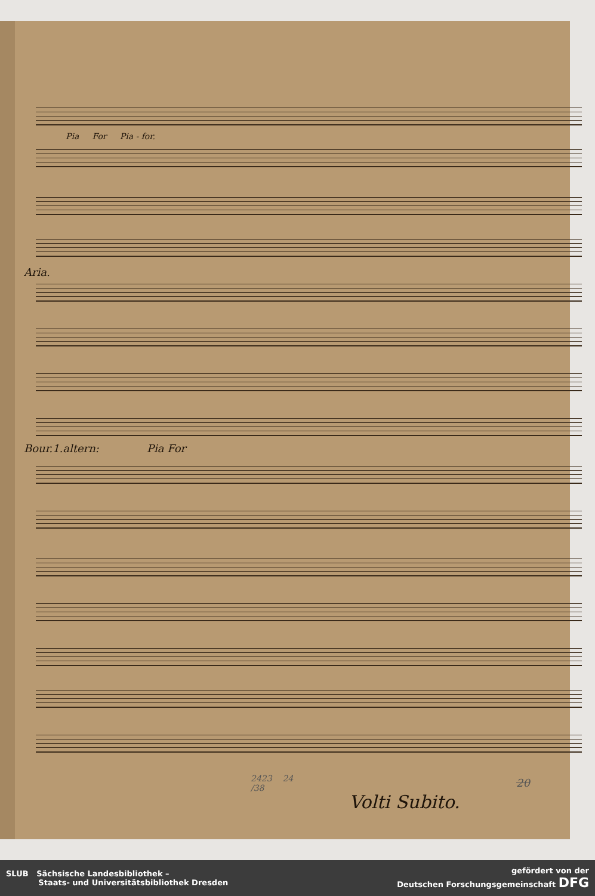Pia For Pia - for.
Aria.
Bour.1.altern: Pia For
2423 24
/38
Volti Subito.
20
SLUB Sächsische Landesbibliothek –
Staats- und Universitätsbibliothek Dresden
gefördert von der
Deutschen Forschungsgemeinschaft DFG